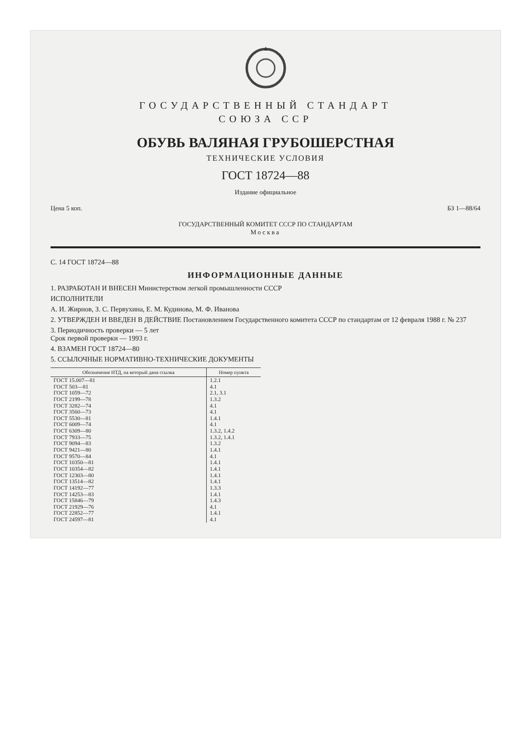ГОСУДАРСТВЕННЫЙ СТАНДАРТ
СОЮЗА ССР
ОБУВЬ ВАЛЯНАЯ ГРУБОШЕРСТНАЯ
ТЕХНИЧЕСКИЕ УСЛОВИЯ
ГОСТ 18724—88
Издание официальное
Цена 5 коп. БЗ 1—88/64
ГОСУДАРСТВЕННЫЙ КОМИТЕТ СССР ПО СТАНДАРТАМ
Москва
С. 14 ГОСТ 18724—88
ИНФОРМАЦИОННЫЕ ДАННЫЕ
1. РАЗРАБОТАН И ВНЕСЕН Министерством легкой промышленности СССР
ИСПОЛНИТЕЛИ
А. И. Жирнов, З. С. Первухина, Е. М. Кудинова, М. Ф. Иванова
2. УТВЕРЖДЕН И ВВЕДЕН В ДЕЙСТВИЕ Постановлением Государственного комитета СССР по стандартам от 12 февраля 1988 г. № 237
3. Периодичность проверки — 5 лет
Срок первой проверки — 1993 г.
4. ВЗАМЕН ГОСТ 18724—80
5. ССЫЛОЧНЫЕ НОРМАТИВНО-ТЕХНИЧЕСКИЕ ДОКУМЕНТЫ
| Обозначение НТД, на который дана ссылка | Номер пункта |
| --- | --- |
| ГОСТ 15.007—81 | 1.2.1 |
| ГОСТ 503—81 | 4.1 |
| ГОСТ 1059—72 | 2.1, 3.1 |
| ГОСТ 2199—78 | 1.3.2 |
| ГОСТ 3282—74 | 4.1 |
| ГОСТ 3560—73 | 4.1 |
| ГОСТ 5530—81 | 1.4.1 |
| ГОСТ 6009—74 | 4.1 |
| ГОСТ 6309—80 | 1.3.2, 1.4.2 |
| ГОСТ 7933—75 | 1.3.2, 1.4.1 |
| ГОСТ 9094—83 | 1.3.2 |
| ГОСТ 9421—80 | 1.4.1 |
| ГОСТ 9570—84 | 4.1 |
| ГОСТ 10350—81 | 1.4.1 |
| ГОСТ 10354—82 | 1.4.1 |
| ГОСТ 12303—80 | 1.4.1 |
| ГОСТ 13514—82 | 1.4.1 |
| ГОСТ 14192—77 | 1.3.3 |
| ГОСТ 14253—83 | 1.4.1 |
| ГОСТ 15846—79 | 1.4.3 |
| ГОСТ 21929—76 | 4.1 |
| ГОСТ 22852—77 | 1.4.1 |
| ГОСТ 24597—81 | 4.1 |